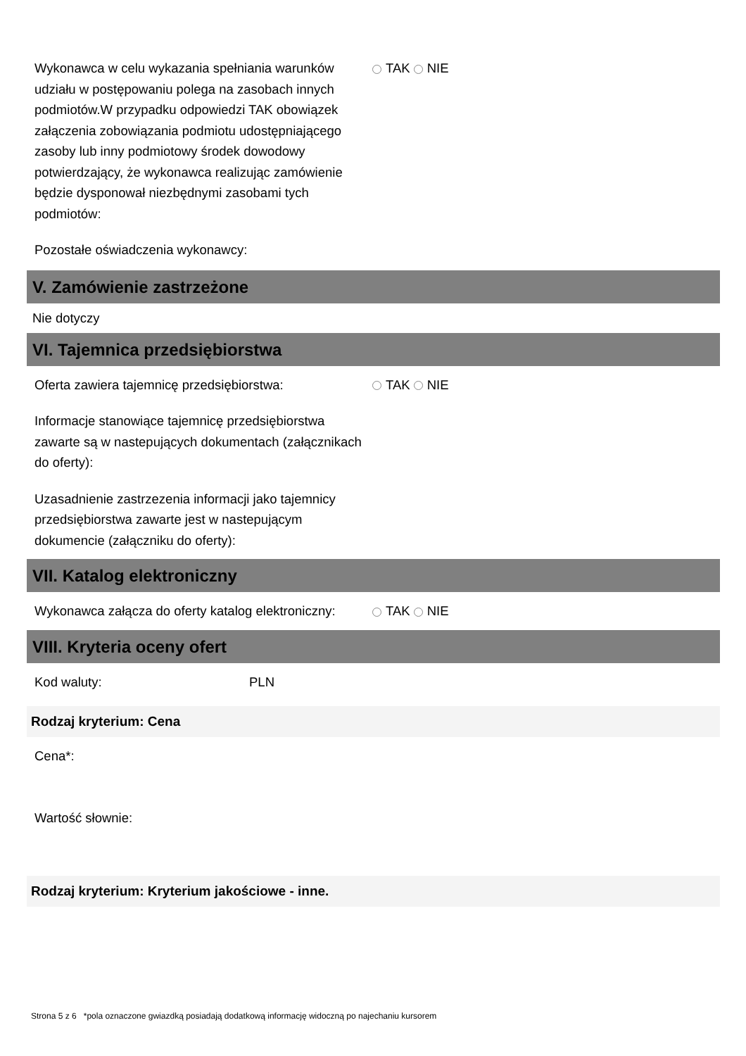Wykonawca w celu wykazania spełniania warunków udziału w postępowaniu polega na zasobach innych podmiotów.W przypadku odpowiedzi TAK obowiązek załączenia zobowiązania podmiotu udostępniającego zasoby lub inny podmiotowy środek dowodowy potwierdzający, że wykonawca realizując zamówienie będzie dysponował niezbędnymi zasobami tych podmiotów:
TAK NIE
Pozostałe oświadczenia wykonawcy:
V. Zamówienie zastrzeżone
Nie dotyczy
VI. Tajemnica przedsiębiorstwa
Oferta zawiera tajemnicę przedsiębiorstwa: TAK NIE
Informacje stanowiące tajemnicę przedsiębiorstwa zawarte są w nastepujących dokumentach (załącznikach do oferty):
Uzasadnienie zastrzezenia informacji jako tajemnicy przedsiębiorstwa zawarte jest w nastepującym dokumencie (załączniku do oferty):
VII. Katalog elektroniczny
Wykonawca załącza do oferty katalog elektroniczny:
TAK NIE
VIII. Kryteria oceny ofert
Kod waluty: PLN
Rodzaj kryterium: Cena
Cena*:
Wartość słownie:
Rodzaj kryterium: Kryterium jakościowe - inne.
Strona 5 z 6 *pola oznaczone gwiazdką posiadają dodatkową informację widoczną po najechaniu kursorem